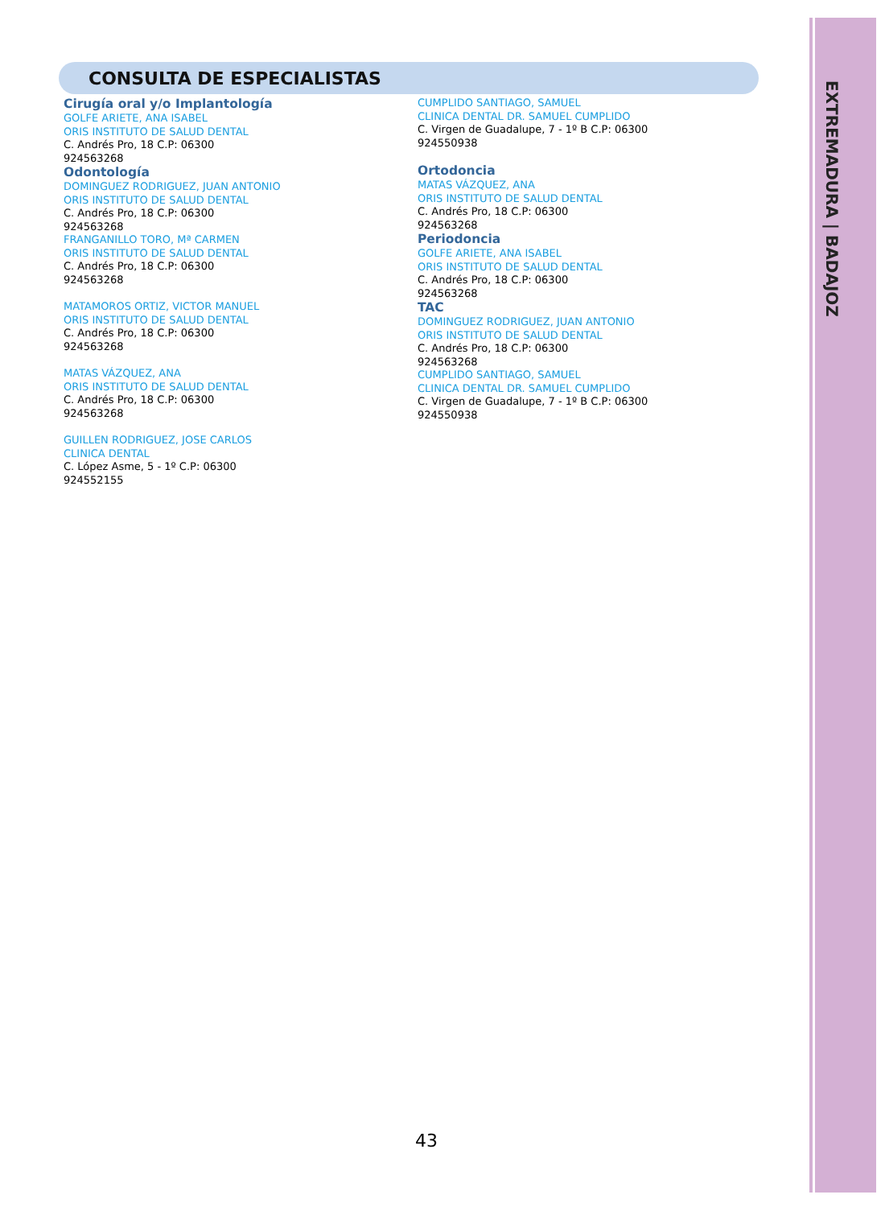EXTREMADURA | BADAJOZ
CONSULTA DE ESPECIALISTAS
Cirugía oral y/o Implantología
GOLFE ARIETE, ANA ISABEL
ORIS INSTITUTO DE SALUD DENTAL
C. Andrés Pro, 18 C.P: 06300
924563268
Odontología
DOMINGUEZ RODRIGUEZ, JUAN ANTONIO
ORIS INSTITUTO DE SALUD DENTAL
C. Andrés Pro, 18 C.P: 06300
924563268
FRANGANILLO TORO, Mª CARMEN
ORIS INSTITUTO DE SALUD DENTAL
C. Andrés Pro, 18 C.P: 06300
924563268
MATAMOROS ORTIZ, VICTOR MANUEL
ORIS INSTITUTO DE SALUD DENTAL
C. Andrés Pro, 18 C.P: 06300
924563268
MATAS VÁZQUEZ, ANA
ORIS INSTITUTO DE SALUD DENTAL
C. Andrés Pro, 18 C.P: 06300
924563268
GUILLEN RODRIGUEZ, JOSE CARLOS
CLINICA DENTAL
C. López Asme, 5 - 1º C.P: 06300
924552155
CUMPLIDO SANTIAGO, SAMUEL
CLINICA DENTAL DR. SAMUEL CUMPLIDO
C. Virgen de Guadalupe, 7 - 1º B C.P: 06300
924550938
Ortodoncia
MATAS VÁZQUEZ, ANA
ORIS INSTITUTO DE SALUD DENTAL
C. Andrés Pro, 18 C.P: 06300
924563268
Periodoncia
GOLFE ARIETE, ANA ISABEL
ORIS INSTITUTO DE SALUD DENTAL
C. Andrés Pro, 18 C.P: 06300
924563268
TAC
DOMINGUEZ RODRIGUEZ, JUAN ANTONIO
ORIS INSTITUTO DE SALUD DENTAL
C. Andrés Pro, 18 C.P: 06300
924563268
CUMPLIDO SANTIAGO, SAMUEL
CLINICA DENTAL DR. SAMUEL CUMPLIDO
C. Virgen de Guadalupe, 7 - 1º B C.P: 06300
924550938
43